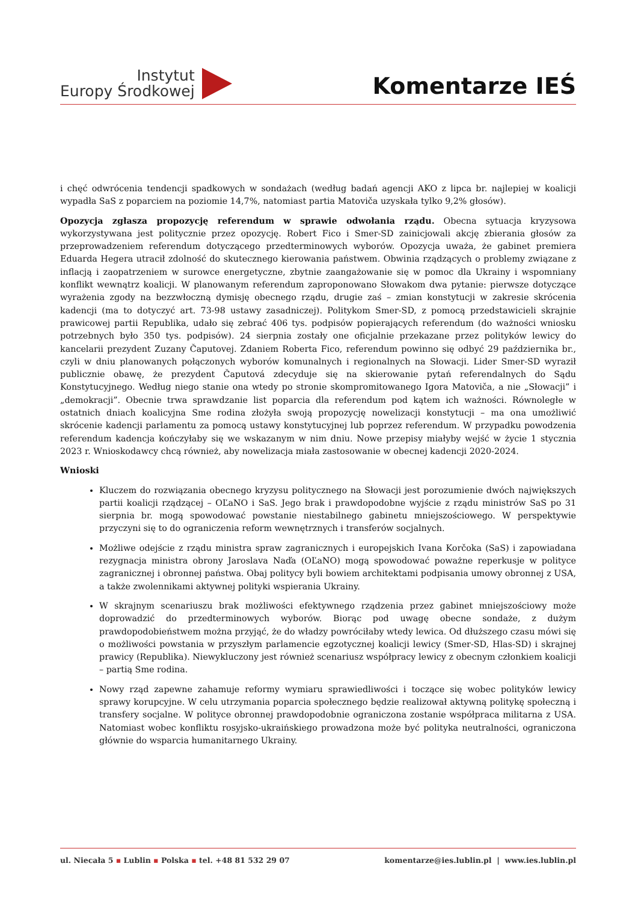Instytut
Europy Środkowej
Komentarze IEŚ
i chęć odwrócenia tendencji spadkowych w sondażach (według badań agencji AKO z lipca br. najlepiej w koalicji wypadła SaS z poparciem na poziomie 14,7%, natomiast partia Matoviča uzyskała tylko 9,2% głosów).
Opozycja zgłasza propozycję referendum w sprawie odwołania rządu. Obecna sytuacja kryzysowa wykorzystywana jest politycznie przez opozycję. Robert Fico i Smer-SD zainicjowali akcję zbierania głosów za przeprowadzeniem referendum dotyczącego przedterminowych wyborów. Opozycja uważa, że gabinet premiera Eduarda Hegera utracił zdolność do skutecznego kierowania państwem. Obwinia rządzących o problemy związane z inflacją i zaopatrzeniem w surowce energetyczne, zbytnie zaangażowanie się w pomoc dla Ukrainy i wspomniany konflikt wewnątrz koalicji. W planowanym referendum zaproponowano Słowakom dwa pytanie: pierwsze dotyczące wyrażenia zgody na bezzwłoczną dymisję obecnego rządu, drugie zaś – zmian konstytucji w zakresie skrócenia kadencji (ma to dotyczyć art. 73-98 ustawy zasadniczej). Politykom Smer-SD, z pomocą przedstawicieli skrajnie prawicowej partii Republika, udało się zebrać 406 tys. podpisów popierających referendum (do ważności wniosku potrzebnych było 350 tys. podpisów). 24 sierpnia zostały one oficjalnie przekazane przez polityków lewicy do kancelarii prezydent Zuzany Čaputovej. Zdaniem Roberta Fico, referendum powinno się odbyć 29 października br., czyli w dniu planowanych połączonych wyborów komunalnych i regionalnych na Słowacji. Lider Smer-SD wyraził publicznie obawę, że prezydent Čaputová zdecyduje się na skierowanie pytań referendalnych do Sądu Konstytucyjnego. Według niego stanie ona wtedy po stronie skompromitowanego Igora Matoviča, a nie „Słowacji” i „demokracji”. Obecnie trwa sprawdzanie list poparcia dla referendum pod kątem ich ważności. Równoległe w ostatnich dniach koalicyjna Sme rodina złożyła swoją propozycję nowelizacji konstytucji – ma ona umożliwić skrócenie kadencji parlamentu za pomocą ustawy konstytucyjnej lub poprzez referendum. W przypadku powodzenia referendum kadencja kończyłaby się we wskazanym w nim dniu. Nowe przepisy miałyby wejść w życie 1 stycznia 2023 r. Wnioskodawcy chcą również, aby nowelizacja miała zastosowanie w obecnej kadencji 2020-2024.
Wnioski
Kluczem do rozwiązania obecnego kryzysu politycznego na Słowacji jest porozumienie dwóch największych partii koalicji rządzącej – OĽaNO i SaS. Jego brak i prawdopodobne wyjście z rządu ministrów SaS po 31 sierpnia br. mogą spowodować powstanie niestabilnego gabinetu mniejszościowego. W perspektywie przyczyni się to do ograniczenia reform wewnętrznych i transferów socjalnych.
Możliwe odejście z rządu ministra spraw zagranicznych i europejskich Ivana Korčoka (SaS) i zapowiadana rezygnacja ministra obrony Jaroslava Naďa (OĽaNO) mogą spowodować poważne reperkusje w polityce zagranicznej i obronnej państwa. Obaj politycy byli bowiem architektami podpisania umowy obronnej z USA, a także zwolennikami aktywnej polityki wspierania Ukrainy.
W skrajnym scenariuszu brak możliwości efektywnego rządzenia przez gabinet mniejszościowy może doprowadzić do przedterminowych wyborów. Biorąc pod uwagę obecne sondaże, z dużym prawdopodobieństwem można przyjąć, że do władzy powróciłaby wtedy lewica. Od dłuższego czasu mówi się o możliwości powstania w przyszłym parlamencie egzotycznej koalicji lewicy (Smer-SD, Hlas-SD) i skrajnej prawicy (Republika). Niewykluczony jest również scenariusz współpracy lewicy z obecnym członkiem koalicji – partią Sme rodina.
Nowy rząd zapewne zahamuje reformy wymiaru sprawiedliwości i toczące się wobec polityków lewicy sprawy korupcyjne. W celu utrzymania poparcia społecznego będzie realizował aktywną politykę społeczną i transfery socjalne. W polityce obronnej prawdopodobnie ograniczona zostanie współpraca militarna z USA. Natomiast wobec konfliktu rosyjsko-ukraińskiego prowadzona może być polityka neutralności, ograniczona głównie do wsparcia humanitarnego Ukrainy.
ul. Niecała 5 ▪ Lublin ▪ Polska ▪ tel. +48 81 532 29 07 komentarze@ies.lublin.pl | www.ies.lublin.pl